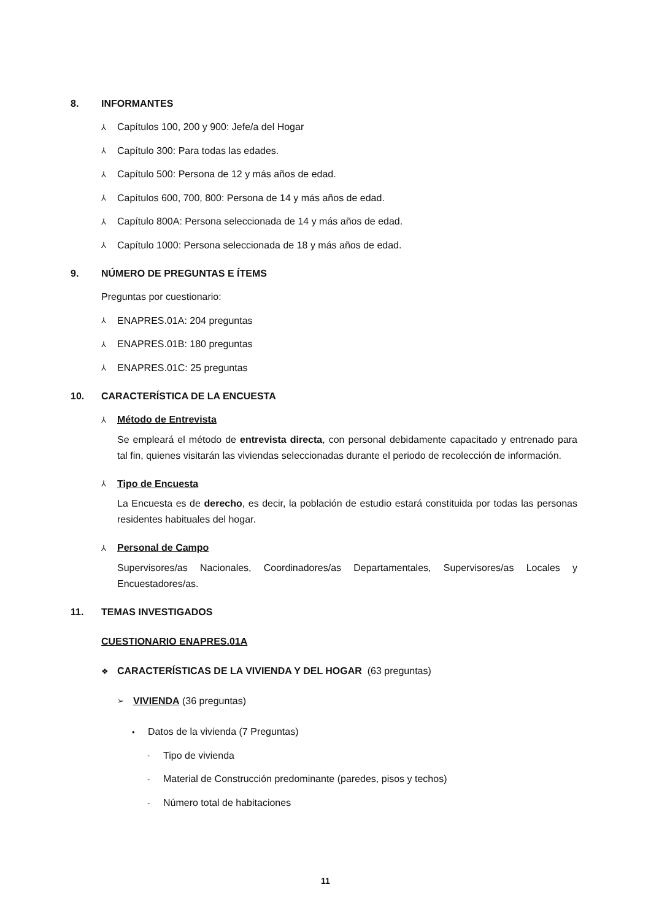8. INFORMANTES
⅄ Capítulos 100, 200 y 900: Jefe/a del Hogar
⅄ Capítulo 300: Para todas las edades.
⅄ Capítulo 500: Persona de 12 y más años de edad.
⅄ Capítulos 600, 700, 800: Persona de 14 y más años de edad.
⅄ Capítulo 800A: Persona seleccionada de 14 y más años de edad.
⅄ Capítulo 1000: Persona seleccionada de 18 y más años de edad.
9. NÚMERO DE PREGUNTAS E ÍTEMS
Preguntas por cuestionario:
⅄ ENAPRES.01A: 204 preguntas
⅄ ENAPRES.01B: 180 preguntas
⅄ ENAPRES.01C: 25 preguntas
10. CARACTERÍSTICA DE LA ENCUESTA
⅄ Método de Entrevista
Se empleará el método de entrevista directa, con personal debidamente capacitado y entrenado para tal fin, quienes visitarán las viviendas seleccionadas durante el periodo de recolección de información.
⅄ Tipo de Encuesta
La Encuesta es de derecho, es decir, la población de estudio estará constituida por todas las personas residentes habituales del hogar.
⅄ Personal de Campo
Supervisores/as Nacionales, Coordinadores/as Departamentales, Supervisores/as Locales y Encuestadores/as.
11. TEMAS INVESTIGADOS
CUESTIONARIO ENAPRES.01A
❖ CARACTERÍSTICAS DE LA VIVIENDA Y DEL HOGAR (63 preguntas)
➢ VIVIENDA (36 preguntas)
• Datos de la vivienda (7 Preguntas)
- Tipo de vivienda
- Material de Construcción predominante (paredes, pisos y techos)
- Número total de habitaciones
11